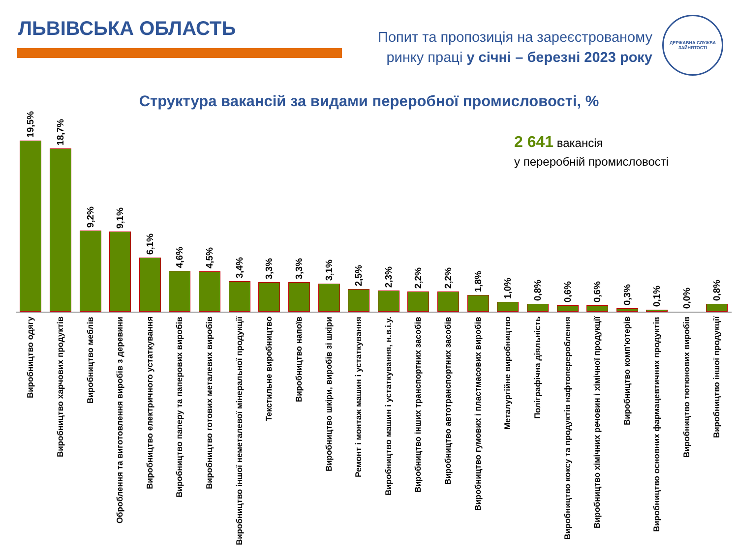ЛЬВІВСЬКА ОБЛАСТЬ
Попит та пропозиція на зареєстрованому
ринку праці у січні – березні 2023 року
ДЕРЖАВНА СЛУЖБА
ЗАЙНЯТОСТІ
Структура вакансій за видами переробної промисловості, %
2 641 вакансія
у переробній промисловості
19,5%
18,7%
9,2%
9,1%
6,1%
4,6%
4,5%
3,4%
3,3%
3,3%
3,1%
2,5%
2,3%
2,2%
2,2%
1,8%
1,0%
0,8%
0,6%
0,6%
0,3%
0,1%
0,0%
0,8%
Виробництво одягу
Виробництво харчових продуктів
Виробництво меблів
Оброблення та виготовлення виробів з деревини
Виробництво електричного устаткування
Виробництво паперу та паперових виробів
Виробництво готових металевих виробів
Виробництво іншої неметалевої мінеральної продукції
Текстильне виробництво
Виробництво напоїв
Виробництво шкіри, виробів зі шкіри
Ремонт і монтаж машин і устаткування
Виробництво машин і устаткування, н.в.і.у.
Виробництво інших транспортних засобів
Виробництво автотранспортних засобів
Виробництво гумових і пластмасових виробів
Металургійне виробництво
Поліграфічна діяльність
Виробництво коксу та продуктів нафтоперероблення
Виробництво хімічних речовин і хімічної продукції
Виробництво комп'ютерів
Виробництво основних фармацевтичних продуктів
Виробництво тютюнових виробів
Виробництво іншої продукції